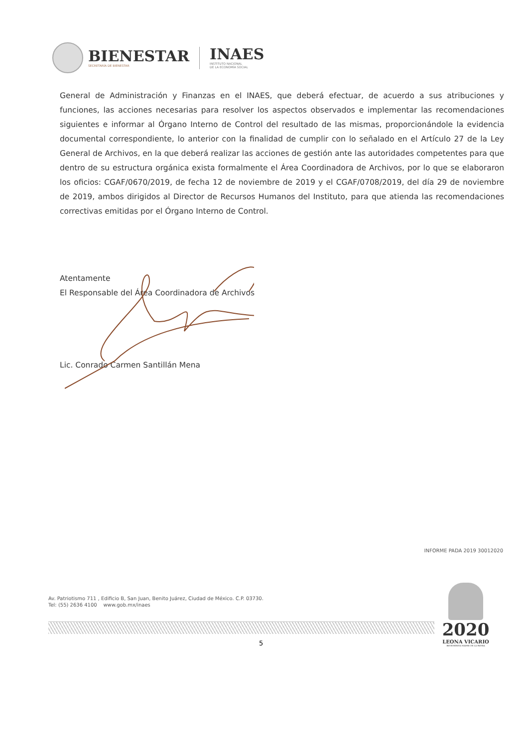BIENESTAR
SECRETARÍA DE BIENESTAR
INAES
INSTITUTO NACIONAL
DE LA ECONOMÍA SOCIAL
General de Administración y Finanzas en el INAES, que deberá efectuar, de acuerdo a sus atribuciones y funciones, las acciones necesarias para resolver los aspectos observados e implementar las recomendaciones siguientes e informar al Órgano Interno de Control del resultado de las mismas, proporcionándole la evidencia documental correspondiente, lo anterior con la finalidad de cumplir con lo señalado en el Artículo 27 de la Ley General de Archivos, en la que deberá realizar las acciones de gestión ante las autoridades competentes para que dentro de su estructura orgánica exista formalmente el Área Coordinadora de Archivos, por lo que se elaboraron los oficios: CGAF/0670/2019, de fecha 12 de noviembre de 2019 y el CGAF/0708/2019, del día 29 de noviembre de 2019, ambos dirigidos al Director de Recursos Humanos del Instituto, para que atienda las recomendaciones correctivas emitidas por el Órgano Interno de Control.
Atentamente
El Responsable del Área Coordinadora de Archivos
Lic. Conrado Carmen Santillán Mena
INFORME PADA 2019 30012020
Av. Patriotismo 711 , Edificio B, San Juan, Benito Juárez, Ciudad de México. C.P. 03730.
Tel: (55) 2636 4100 www.gob.mx/inaes
5
2020
LEONA VICARIO
BENEMÉRITA MADRE DE LA PATRIA